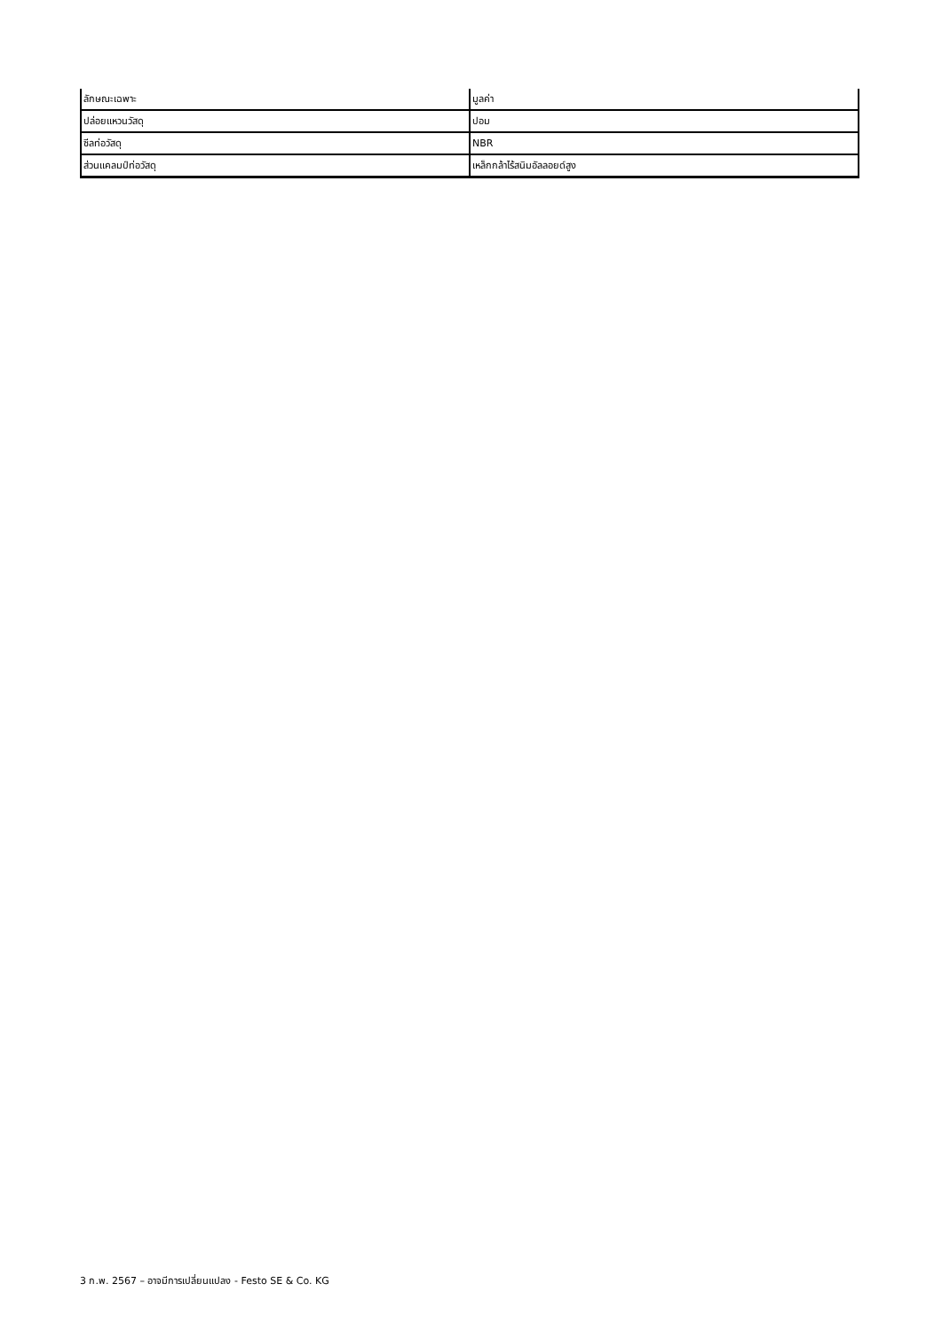| ลักษณะเฉพาะ | มูลค่า |
| --- | --- |
| ปล่อยแหวนวัสดุ | ปอม |
| ซีลท่อวัสดุ | NBR |
| ส่วนแคลมป์ท่อวัสดุ | เหล็กกล้าไร้สนิมอัลลอยด์สูง |
3 ก.พ. 2567 – อาจมีการเปลี่ยนแปลง - Festo SE & Co. KG